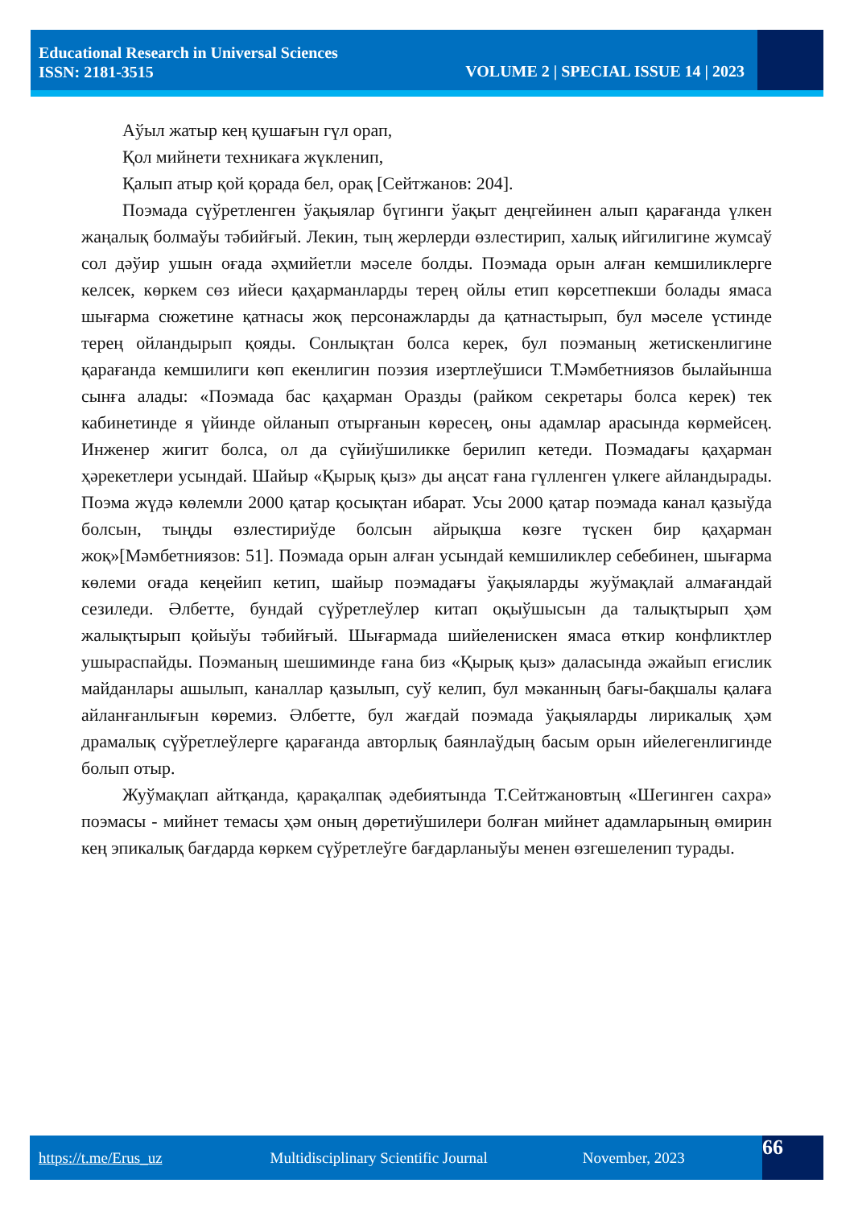Educational Research in Universal Sciences
ISSN: 2181-3515
VOLUME 2 | SPECIAL ISSUE 14 | 2023
Аўыл жатыр кең қушағын гүл орап,
Қол мийнети техникаға жүкленип,
Қалып атыр қой қорада бел, орақ [Сейтжанов: 204].
Поэмада сүўретленген ўақыялар бүгинги ўақыт деңгейинен алып қарағанда үлкен жаңалық болмаўы тәбийғый. Лекин, тың жерлерди өзлестирип, халық ийгилигине жумсаў сол дәўир ушын оғада әҳмийетли мәселе болды. Поэмада орын алған кемшиликлерге келсек, көркем сөз ийеси қаҳарманларды терең ойлы етип көрсетпекши болады ямаса шығарма сюжетине қатнасы жоқ персонажларды да қатнастырып, бул мәселе үстинде терең ойландырып қояды. Сонлықтан болса керек, бул поэманың жетискенлигине қарағанда кемшилиги көп екенлигин поэзия изертлеўшиси Т.Мәмбетниязов былайынша сынға алады: «Поэмада бас қаҳарман Оразды (райком секретары болса керек) тек кабинетинде я үйинде ойланып отырғанын көресең, оны адамлар арасында көрмейсең. Инженер жигит болса, ол да сүйиўшиликке берилип кетеди. Поэмадағы қаҳарман ҳәрекетлери усындай. Шайыр «Қырық қыз» ды аңсат ғана гүлленген үлкеге айландырады. Поэма жүдә көлемли 2000 қатар қосықтан ибарат. Усы 2000 қатар поэмада канал қазыўда болсын, тыңды өзлестириўде болсын айрықша көзге түскен бир қаҳарман жоқ»[Мәмбетниязов: 51]. Поэмада орын алған усындай кемшиликлер себебинен, шығарма көлеми оғада кеңейип кетип, шайыр поэмадағы ўақыяларды жуўмақлай алмағандай сезиледи. Әлбетте, бундай сүўретлеўлер китап оқыўшысын да талықтырып ҳәм жалықтырып қойыўы тәбийғый. Шығармада шийеленискен ямаса өткир конфликтлер ушыраспайды. Поэманың шешиминде ғана биз «Қырық қыз» даласында әжайып егислик майданлары ашылып, каналлар қазылып, суў келип, бул мәканның бағы-бақшалы қалаға айланғанлығын көремиз. Әлбетте, бул жағдай поэмада ўақыяларды лирикалық ҳәм драмалық сүўретлеўлерге қарағанда авторлық баянлаўдың басым орын ийелегенлигинде болып отыр.
Жуўмақлап айтқанда, қарақалпақ әдебиятында Т.Сейтжановтың «Шегинген сахра» поэмасы - мийнет темасы ҳәм оның дөретиўшилери болған мийнет адамларының өмирин кең эпикалық бағдарда көркем сүўретлеўге бағдарланыўы менен өзгешеленип турады.
https://t.me/Erus_uz Multidisciplinary Scientific Journal November, 2023 66